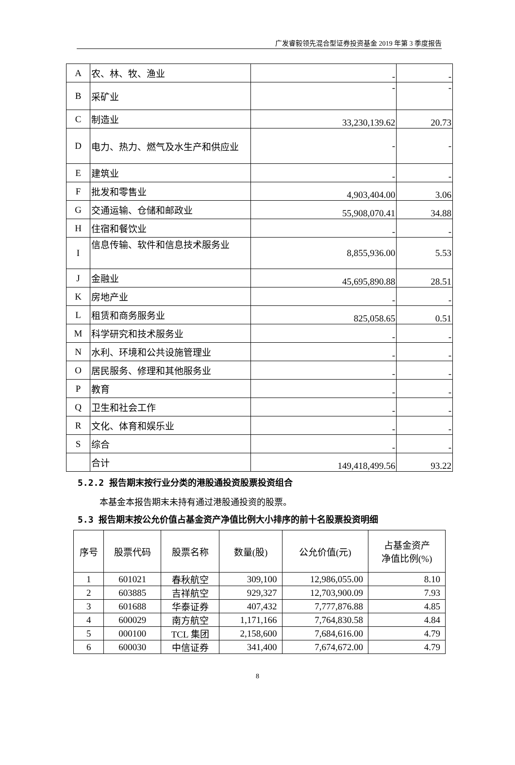广发睿毅领先混合型证券投资基金 2019 年第 3 季度报告
| A | 农、林、牧、渔业 | - | - |
| B | 采矿业 | - | - |
| C | 制造业 | 33,230,139.62 | 20.73 |
| D | 电力、热力、燃气及水生产和供应业 | - | - |
| E | 建筑业 | - | - |
| F | 批发和零售业 | 4,903,404.00 | 3.06 |
| G | 交通运输、仓储和邮政业 | 55,908,070.41 | 34.88 |
| H | 住宿和餐饮业 | - | - |
| I | 信息传输、软件和信息技术服务业 | 8,855,936.00 | 5.53 |
| J | 金融业 | 45,695,890.88 | 28.51 |
| K | 房地产业 | - | - |
| L | 租赁和商务服务业 | 825,058.65 | 0.51 |
| M | 科学研究和技术服务业 | - | - |
| N | 水利、环境和公共设施管理业 | - | - |
| O | 居民服务、修理和其他服务业 | - | - |
| P | 教育 | - | - |
| Q | 卫生和社会工作 | - | - |
| R | 文化、体育和娱乐业 | - | - |
| S | 综合 | - | - |
| | 合计 | 149,418,499.56 | 93.22 |
5.2.2 报告期末按行业分类的港股通投资股票投资组合
本基金本报告期末未持有通过港股通投资的股票。
5.3 报告期末按公允价值占基金资产净值比例大小排序的前十名股票投资明细
| 序号 | 股票代码 | 股票名称 | 数量(股) | 公允价值(元) | 占基金资产 净值比例(%) |
| --- | --- | --- | --- | --- | --- |
| 1 | 601021 | 春秋航空 | 309,100 | 12,986,055.00 | 8.10 |
| 2 | 603885 | 吉祥航空 | 929,327 | 12,703,900.09 | 7.93 |
| 3 | 601688 | 华泰证券 | 407,432 | 7,777,876.88 | 4.85 |
| 4 | 600029 | 南方航空 | 1,171,166 | 7,764,830.58 | 4.84 |
| 5 | 000100 | TCL 集团 | 2,158,600 | 7,684,616.00 | 4.79 |
| 6 | 600030 | 中信证券 | 341,400 | 7,674,672.00 | 4.79 |
8